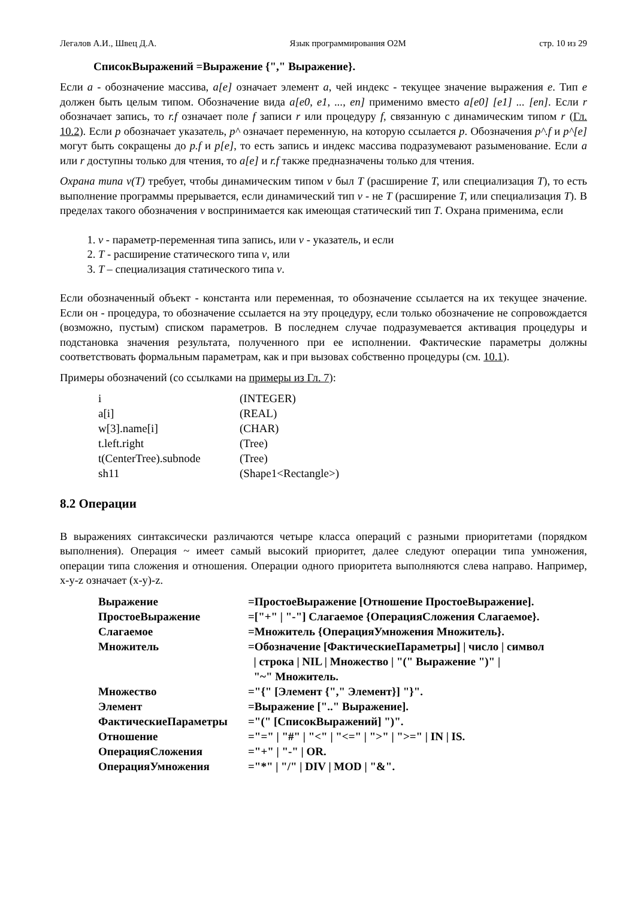Легалов А.И., Швец Д.А. Язык программирования O2M стр. 10 из 29
СписокВыражений =Выражение {"," Выражение}.
Если a - обозначение массива, a[e] означает элемент a, чей индекс - текущее значение выражения e. Тип e должен быть целым типом. Обозначение вида a[e0, e1, ..., en] применимо вместо a[e0] [e1] ... [en]. Если r обозначает запись, то r.f означает поле f записи r или процедуру f, связанную с динамическим типом r (Гл. 10.2). Если p обозначает указатель, p^ означает переменную, на которую ссылается p. Обозначения p^.f и p^[e] могут быть сокращены до p.f и p[e], то есть запись и индекс массива подразумевают разыменование. Если a или r доступны только для чтения, то a[e] и r.f также предназначены только для чтения.
Охрана типа v(T) требует, чтобы динамическим типом v был T (расширение T, или специализация T), то есть выполнение программы прерывается, если динамический тип v - не T (расширение T, или специализация T). В пределах такого обозначения v воспринимается как имеющая статический тип T. Охрана применима, если
1. v - параметр-переменная типа запись, или v - указатель, и если
2. T - расширение статического типа v, или
3. T – специализация статического типа v.
Если обозначенный объект - константа или переменная, то обозначение ссылается на их текущее значение. Если он - процедура, то обозначение ссылается на эту процедуру, если только обозначение не сопровождается (возможно, пустым) списком параметров. В последнем случае подразумевается активация процедуры и подстановка значения результата, полученного при ее исполнении. Фактические параметры должны соответствовать формальным параметрам, как и при вызовах собственно процедуры (см. 10.1).
Примеры обозначений (со ссылками на примеры из Гл. 7):
| i | (INTEGER) |
| a[i] | (REAL) |
| w[3].name[i] | (CHAR) |
| t.left.right | (Tree) |
| t(CenterTree).subnode | (Tree) |
| sh11 | (Shape1<Rectangle>) |
8.2 Операции
В выражениях синтаксически различаются четыре класса операций с разными приоритетами (порядком выполнения). Операция ~ имеет самый высокий приоритет, далее следуют операции типа умножения, операции типа сложения и отношения. Операции одного приоритета выполняются слева направо. Например, x-y-z означает (x-y)-z.
| Выражение | =ПростоеВыражение [Отношение ПростоеВыражение]. |
| ПростоеВыражение | =["+" / "-"] Слагаемое {ОперацияСложения Слагаемое}. |
| Слагаемое | =Множитель {ОперацияУмножения Множитель}. |
| Множитель | =Обозначение [ФактическиеПараметры] / число / символ / строка / NIL / Множество / "(" Выражение ")" / "~" Множитель. |
| Множество | ="{" [Элемент {"," Элемент}] "}". |
| Элемент | =Выражение [".." Выражение]. |
| ФактическиеПараметры | ="(" [СписокВыражений] ")". |
| Отношение | ="=" / "#" / "<" / "<=" / ">" / ">=" / IN / IS. |
| ОперацияСложения | ="+" / "-" / OR. |
| ОперацияУмножения | ="*" / "/" / DIV / MOD / "&". |